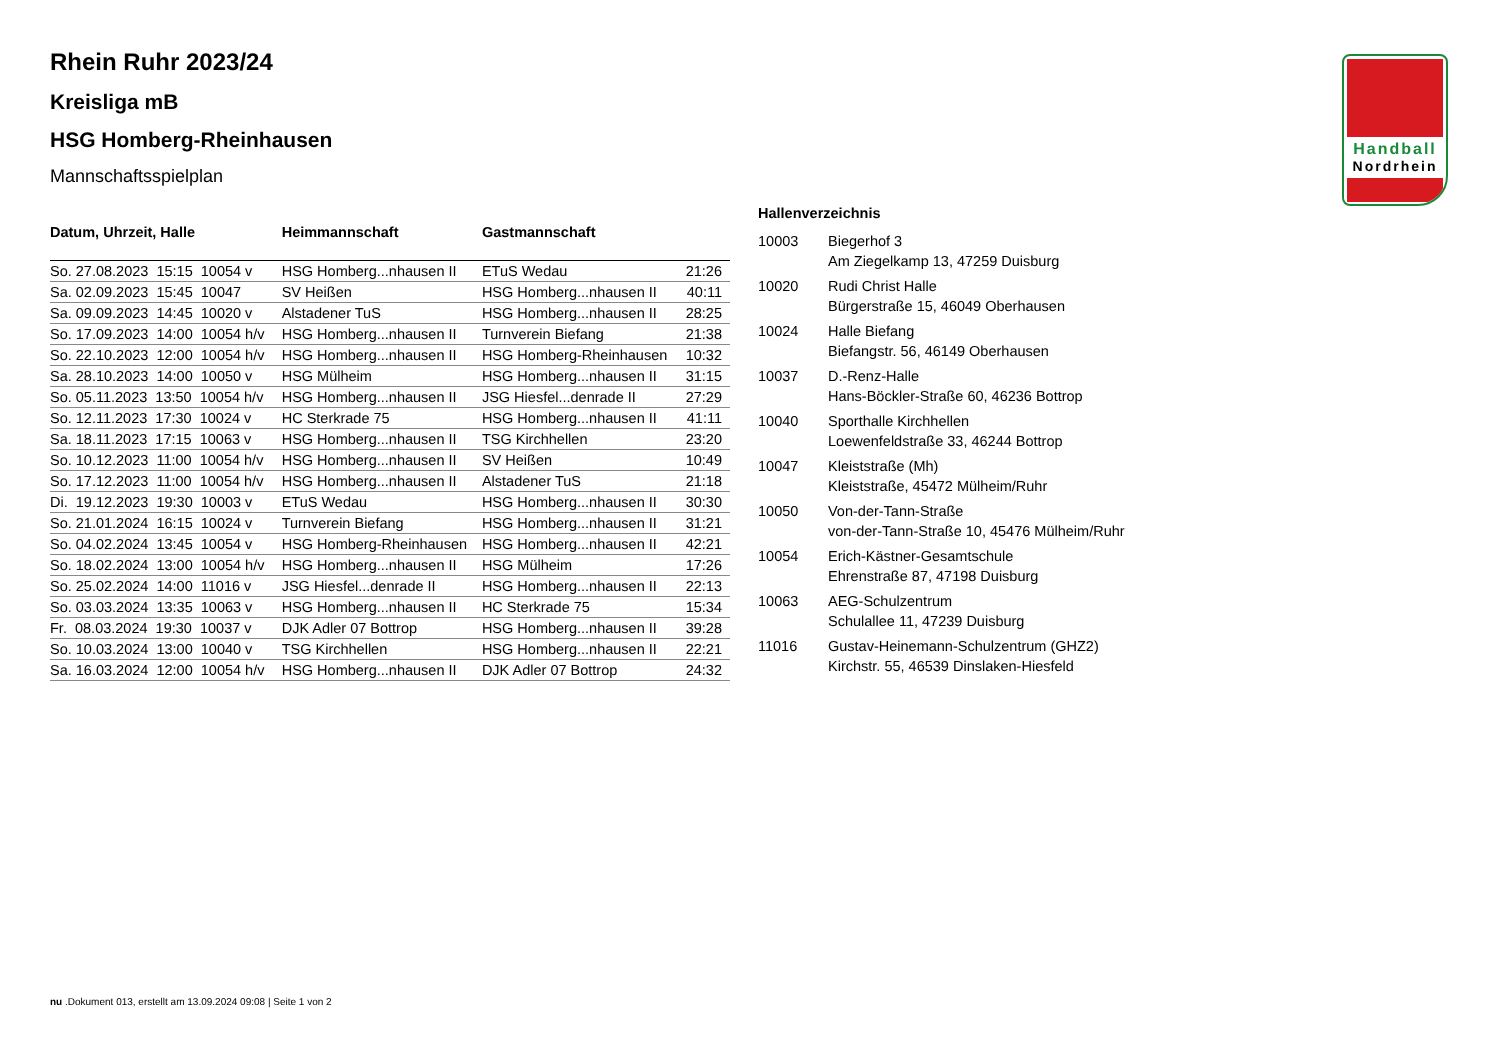Handball
Nordrhein
Rhein Ruhr 2023/24
Kreisliga mB
HSG Homberg-Rheinhausen
Mannschaftsspielplan
| Datum, Uhrzeit, Halle | Heimmannschaft | Gastmannschaft | |
| --- | --- | --- | --- |
| So. 27.08.2023 15:15 10054 v | HSG Homberg...nhausen II | ETuS Wedau | 21:26 |
| Sa. 02.09.2023 15:45 10047 | SV Heißen | HSG Homberg...nhausen II | 40:11 |
| Sa. 09.09.2023 14:45 10020 v | Alstadener TuS | HSG Homberg...nhausen II | 28:25 |
| So. 17.09.2023 14:00 10054 h/v | HSG Homberg...nhausen II | Turnverein Biefang | 21:38 |
| So. 22.10.2023 12:00 10054 h/v | HSG Homberg...nhausen II | HSG Homberg-Rheinhausen | 10:32 |
| Sa. 28.10.2023 14:00 10050 v | HSG Mülheim | HSG Homberg...nhausen II | 31:15 |
| So. 05.11.2023 13:50 10054 h/v | HSG Homberg...nhausen II | JSG Hiesfel...denrade II | 27:29 |
| So. 12.11.2023 17:30 10024 v | HC Sterkrade 75 | HSG Homberg...nhausen II | 41:11 |
| Sa. 18.11.2023 17:15 10063 v | HSG Homberg...nhausen II | TSG Kirchhellen | 23:20 |
| So. 10.12.2023 11:00 10054 h/v | HSG Homberg...nhausen II | SV Heißen | 10:49 |
| So. 17.12.2023 11:00 10054 h/v | HSG Homberg...nhausen II | Alstadener TuS | 21:18 |
| Di. 19.12.2023 19:30 10003 v | ETuS Wedau | HSG Homberg...nhausen II | 30:30 |
| So. 21.01.2024 16:15 10024 v | Turnverein Biefang | HSG Homberg...nhausen II | 31:21 |
| So. 04.02.2024 13:45 10054 v | HSG Homberg-Rheinhausen | HSG Homberg...nhausen II | 42:21 |
| So. 18.02.2024 13:00 10054 h/v | HSG Homberg...nhausen II | HSG Mülheim | 17:26 |
| So. 25.02.2024 14:00 11016 v | JSG Hiesfel...denrade II | HSG Homberg...nhausen II | 22:13 |
| So. 03.03.2024 13:35 10063 v | HSG Homberg...nhausen II | HC Sterkrade 75 | 15:34 |
| Fr. 08.03.2024 19:30 10037 v | DJK Adler 07 Bottrop | HSG Homberg...nhausen II | 39:28 |
| So. 10.03.2024 13:00 10040 v | TSG Kirchhellen | HSG Homberg...nhausen II | 22:21 |
| Sa. 16.03.2024 12:00 10054 h/v | HSG Homberg...nhausen II | DJK Adler 07 Bottrop | 24:32 |
Hallenverzeichnis
| 10003 | Biegerhof 3 Am Ziegelkamp 13, 47259 Duisburg |
| 10020 | Rudi Christ Halle Bürgerstraße 15, 46049 Oberhausen |
| 10024 | Halle Biefang Biefangstr. 56, 46149 Oberhausen |
| 10037 | D.-Renz-Halle Hans-Böckler-Straße 60, 46236 Bottrop |
| 10040 | Sporthalle Kirchhellen Loewenfeldstraße 33, 46244 Bottrop |
| 10047 | Kleiststraße (Mh) Kleiststraße, 45472 Mülheim/Ruhr |
| 10050 | Von-der-Tann-Straße von-der-Tann-Straße 10, 45476 Mülheim/Ruhr |
| 10054 | Erich-Kästner-Gesamtschule Ehrenstraße 87, 47198 Duisburg |
| 10063 | AEG-Schulzentrum Schulallee 11, 47239 Duisburg |
| 11016 | Gustav-Heinemann-Schulzentrum (GHZ2) Kirchstr. 55, 46539 Dinslaken-Hiesfeld |
nu .Dokument 013, erstellt am 13.09.2024 09:08 | Seite 1 von 2